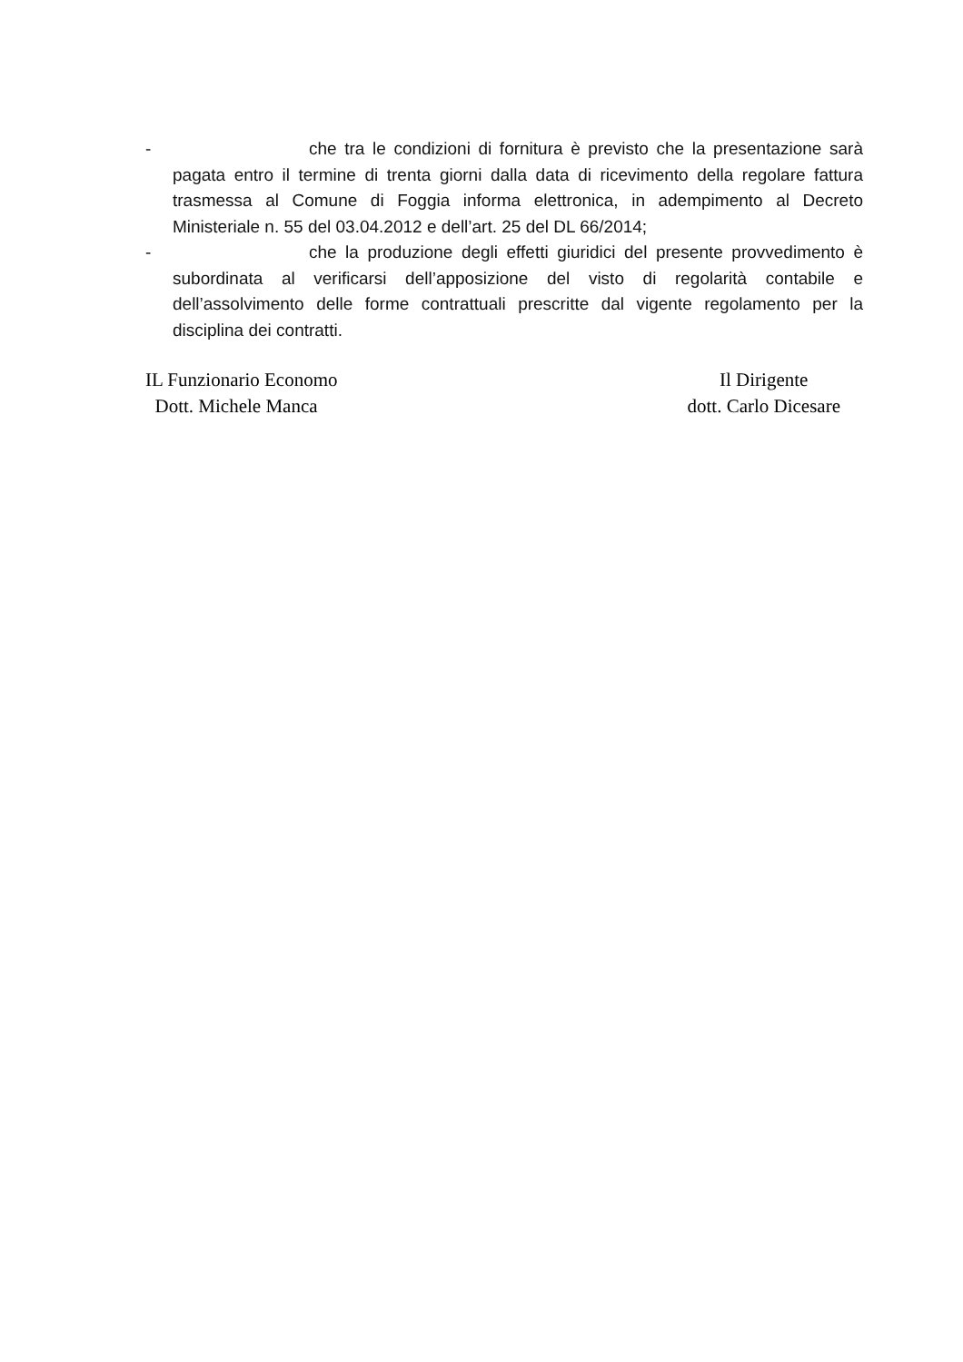- che tra le condizioni di fornitura è previsto che la presentazione sarà pagata entro il termine di trenta giorni dalla data di ricevimento della regolare fattura trasmessa al Comune di Foggia informa elettronica, in adempimento al Decreto Ministeriale n. 55 del 03.04.2012 e dell’art. 25 del DL 66/2014;
- che la produzione degli effetti giuridici del presente provvedimento è subordinata al verificarsi dell’apposizione del visto di regolarità contabile e dell’assolvimento delle forme contrattuali prescritte dal vigente regolamento per la disciplina dei contratti.
IL Funzionario Economo
Dott. Michele Manca
Il Dirigente
dott. Carlo Dicesare